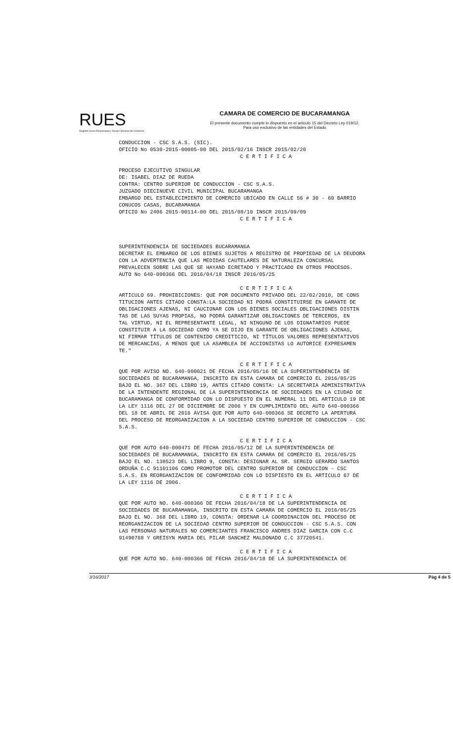RUES
Registro Único Empresarial y Social Cámaras de Comercio
CAMARA DE COMERCIO DE BUCARAMANGA
El presente documento cumple lo dispuesto en el artículo 15 del Decreto Ley 019/12.
Para uso exclusivo de las entidades del Estado
CONDUCCION - CSC S.A.S. (SIC). OFICIO No 0530-2015-00005-00 DEL 2015/02/16 INSCR 2015/02/20
CERTIFICA
PROCESO EJECUTIVO SINGULAR DE: ISABEL DIAZ DE RUEDA CONTRA: CENTRO SUPERIOR DE CONDUCCION - CSC S.A.S. JUZGADO DIECINUEVE CIVIL MUNICIPAL BUCARAMANGA EMBARGO DEL ESTABLECIMIENTO DE COMERCIO UBICADO EN CALLE 56 # 30 - 60 BARRIO CONUCOS CASAS, BUCARAMANGA OFICIO No 2406 2015-00114-00 DEL 2015/08/10 INSCR 2015/09/09
CERTIFICA
SUPERINTENDENCIA DE SOCIEDADES BUCARAMANGA DECRETAR EL EMBARGO DE LOS BIENES SUJETOS A REGISTRO DE PROPIEDAD DE LA DEUDORA CON LA ADVERTENCIA QUE LAS MEDIDAS CAUTELARES DE NATURALEZA CONCURSAL PREVALECEN SOBRE LAS QUE SE HAYAND ECRETADO Y PRACTICADO EN OTROS PROCESOS. AUTO No 640-000366 DEL 2016/04/18 INSCR 2016/05/25
CERTIFICA
ARTICULO 69. PROHIBICIONES: QUE POR DOCUMENTO PRIVADO DEL 22/02/2010, DE CONS TITUCION ANTES CITADO CONSTA:LA SOCIEDAD NI PODRÁ CONSTITUIRSE EN GARANTE DE OBLIGACIONES AJENAS, NI CAUCIONAR CON LOS BIENES SOCIALES OBLIGACIONES DISTIN TAS DE LAS SUYAS PROPIAS, NO PODRÁ GARANTIZAR OBLIGACIONES DE TERCEROS, EN TAL VIRTUD, NI EL REPRESENTANTE LEGAL, NI NINGUNO DE LOS DIGNATARIOS PUEDE CONSTITUIR A LA SOCIEDAD COMO YA SE DIJO EN GARANTE DE OBLIGACIONES AJENAS, NI FIRMAR TÍTULOS DE CONTENIDO CREDITICIO, NI TÍTULOS VALORES REPRESENTATIVOS DE MERCANCÍAS, A MENOS QUE LA ASAMBLEA DE ACCIONISTAS LO AUTORICE EXPRESAMEN TE."
CERTIFICA
QUE POR AVISO NO. 640-000021 DE FECHA 2016/05/16 DE LA SUPERINTENDENCIA DE SOCIEDADES DE BUCARAMANGA, INSCRITO EN ESTA CAMARA DE COMERCIO EL 2016/05/25 BAJO EL NO. 367 DEL LIBRO 19, ANTES CITADO CONSTA: LA SECRETARIA ADMINISTRATIVA DE LA INTENDENTE REGIONAL DE LA SUPERINTENDENCIA DE SOCIEDADES EN LA CIUDAD DE BUCARAMANGA DE CONFORMIDAD CON LO DISPUESTO EN EL NUMERAL 11 DEL ARTICULO 19 DE LA LEY 1116 DEL 27 DE DICIEMBRE DE 2006 Y EN CUMPLIMIENTO DEL AUTO 640-000366 DEL 18 DE ABRIL DE 2016 AVISA QUE POR AUTO 640-000366 SE DECRETO LA APERTURA DEL PROCESO DE REORGANIZACION A LA SOCIEDAD CENTRO SUPERIOR DE CONDUCCION - CSC S.A.S.
CERTIFICA
QUE POR AUTO 640-000471 DE FECHA 2016/05/12 DE LA SUPERINTENDENCIA DE SOCIEDADES DE BUCARAMANGA, INSCRITO EN ESTA CAMARA DE COMERCIO EL 2016/05/25 BAJO EL NO. 138523 DEL LIBRO 9, CONSTA: DESIGNAR AL SR. SERGIO GERARDO SANTOS ORDUÑA C.C 91101106 COMO PROMOTOR DEL CENTRO SUPERIOR DE CONDUCCION - CSC S.A.S. EN REORGANIZACION DE CONFOMRIDAD CON LO DISPIESTO EN EL ARTICULO 67 DE LA LEY 1116 DE 2006.
CERTIFICA
QUE POR AUTO NO. 640-000366 DE FECHA 2016/04/18 DE LA SUPERINTENDENCIA DE SOCIEDADES DE BUCARAMANGA, INSCRITO EN ESTA CAMARA DE COMERCIO EL 2016/05/25 BAJO EL NO. 368 DEL LIBRO 19, CONSTA: ORDENAR LA COORDINACION DEL PROCESO DE REORGANIZACION DE LA SOCIEDAD CENTRO SUPERIOR DE CONDUCCION - CSC S.A.S. CON LAS PERSONAS NATURALES NO COMERCIANTES FRANCISCO ANDRES DIAZ GARCIA CON C.C 91490768 Y GREISYN MARIA DEL PILAR SANCHEZ MALDONADO C.C 37720541.
CERTIFICA
QUE POR AUTO NO. 640-000366 DE FECHA 2016/04/18 DE LA SUPERINTENDENCIA DE
3/16/2017 Pág 4 de 5